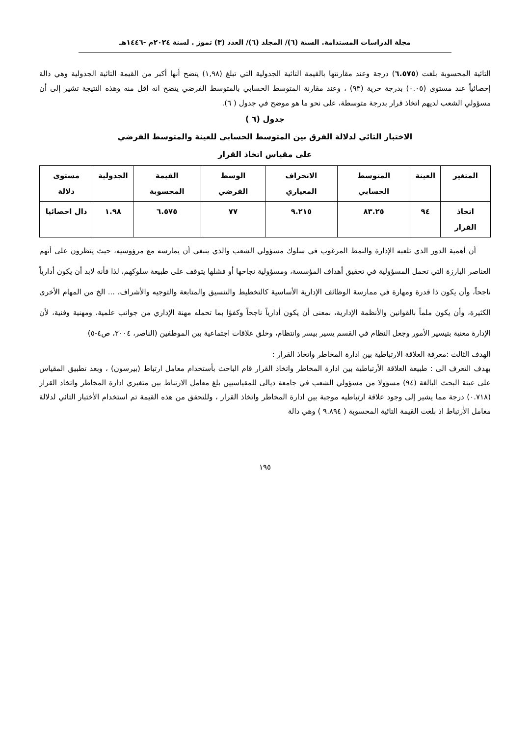مجلة الدراسات المستدامة. السنة (٦)/ المجلد (٦)/ العدد (٣) تموز . لسنة ٢٠٢٤م -١٤٤٦هـ
التائية المحسوبة بلغت (٦.٥٧٥) درجة وعند مقارنتها بالقيمة التائية الجدولية التي تبلغ (١,٩٨) يتضح أنها أكبر من القيمة التائية الجدولية وهي دالة إحصائياً عند مستوى (٠.٠٥) بدرجة حرية (٩٣) ، وعند مقارنة المتوسط الحسابي بالمتوسط الفرضي يتضح انه اقل منه وهذه النتيجة تشير إلى أن مسؤولي الشعب لديهم اتخاذ قرار بدرجة متوسطة، على نحو ما هو موضح في جدول ( ٦).
جدول (٦ )
الاختبار التائي لدلالة الفرق بين المتوسط الحسابي للعينة والمتوسط الفرضي
على مقياس اتخاذ القرار
| المتغير | العينة | المتوسط الحسابي | الانحراف المعياري | الوسط الفرضي | القيمة المحسوبة | الجدولية | مستوى دلالة |
| --- | --- | --- | --- | --- | --- | --- | --- |
| اتخاذ القرار | ٩٤ | ٨٣.٢٥ | ٩.٢١٥ | ٧٧ | ٦.٥٧٥ | ١.٩٨ | دال احصائيا |
أن أهمية الدور الذي تلعبه الإدارة والنمط المرغوب في سلوك مسؤولي الشعب والذي ينبغي أن يمارسه مع مرؤوسيه، حيث ينظرون على أنهم العناصر البارزة التي تحمل المسؤولية في تحقيق أهداف المؤسسة، ومسؤولية نجاحها أو فشلها يتوقف على طبيعة سلوكهم، لذا فأنه لابد أن يكون أدارياً ناجحاً، وأن يكون ذا قدرة ومهارة في ممارسة الوظائف الإدارية الأساسية كالتخطيط والتنسيق والمتابعة والتوجيه والأشراف، ... الخ من المهام الأخرى الكثيرة، وأن يكون ملماً بالقوانين والأنظمة الإدارية، بمعنى أن يكون أدارياً ناجحاً وكفؤا بما تحمله مهنة الإداري من جوانب علمية، ومهنية وفنية، لأن الإدارة معنية بتيسير الأمور وجعل النظام في القسم يسير بيسر وانتظام، وخلق علاقات اجتماعية بين الموظفين (الناصر، ٢٠٠٤، ص٤-٥)
الهدف الثالث :معرفة العلاقة الارتباطية بين ادارة المخاطر واتخاذ القرار :
بهدف التعرف الى : طبيعة العلاقة الأرتباطية بين ادارة المخاطر واتخاذ القرار قام الباحث بأستخدام معامل ارتباط (بيرسون) ، وبعد تطبيق المقياس على عينة البحث البالغة (٩٤) مسؤولا من مسؤولي الشعب في جامعة ديالى للمقياسيين بلغ معامل الارتباط بين متغيري ادارة المخاطر واتخاذ القرار (٠.٧١٨) درجة مما يشير إلى وجود علاقة ارتباطيه موجبة بين ادارة المخاطر واتخاذ القرار ، وللتحقق من هذه القيمة تم استخدام الأختبار التائي لدلالة معامل الأرتباط اذ بلغت القيمة التائية المحسوبة ( ٩.٨٩٤ ) وهي دالة
١٩٥